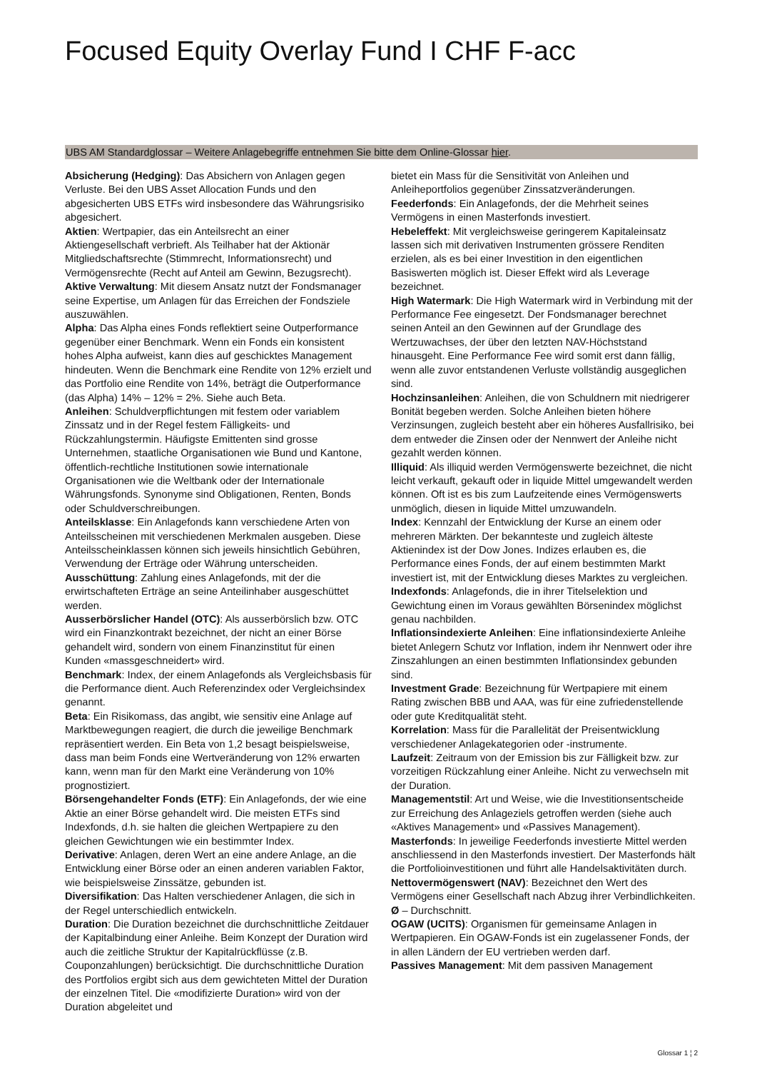Focused Equity Overlay Fund I CHF F-acc
UBS AM Standardglossar – Weitere Anlagebegriffe entnehmen Sie bitte dem Online-Glossar hier.
Absicherung (Hedging): Das Absichern von Anlagen gegen Verluste. Bei den UBS Asset Allocation Funds und den abgesicherten UBS ETFs wird insbesondere das Währungsrisiko abgesichert.
Aktien: Wertpapier, das ein Anteilsrecht an einer Aktiengesellschaft verbrieft. Als Teilhaber hat der Aktionär Mitgliedschaftsrechte (Stimmrecht, Informationsrecht) und Vermögensrechte (Recht auf Anteil am Gewinn, Bezugsrecht).
Aktive Verwaltung: Mit diesem Ansatz nutzt der Fondsmanager seine Expertise, um Anlagen für das Erreichen der Fondsziele auszuwählen.
Alpha: Das Alpha eines Fonds reflektiert seine Outperformance gegenüber einer Benchmark. Wenn ein Fonds ein konsistent hohes Alpha aufweist, kann dies auf geschicktes Management hindeuten. Wenn die Benchmark eine Rendite von 12% erzielt und das Portfolio eine Rendite von 14%, beträgt die Outperformance (das Alpha) 14% – 12% = 2%. Siehe auch Beta.
Anleihen: Schuldverpflichtungen mit festem oder variablem Zinssatz und in der Regel festem Fälligkeits- und Rückzahlungstermin. Häufigste Emittenten sind grosse Unternehmen, staatliche Organisationen wie Bund und Kantone, öffentlich-rechtliche Institutionen sowie internationale Organisationen wie die Weltbank oder der Internationale Währungsfonds. Synonyme sind Obligationen, Renten, Bonds oder Schuldverschreibungen.
Anteilsklasse: Ein Anlagefonds kann verschiedene Arten von Anteilsscheinen mit verschiedenen Merkmalen ausgeben. Diese Anteilsscheinklassen können sich jeweils hinsichtlich Gebühren, Verwendung der Erträge oder Währung unterscheiden.
Ausschüttung: Zahlung eines Anlagefonds, mit der die erwirtschafteten Erträge an seine Anteilinhaber ausgeschüttet werden.
Ausserbörslicher Handel (OTC): Als ausserbörslich bzw. OTC wird ein Finanzkontrakt bezeichnet, der nicht an einer Börse gehandelt wird, sondern von einem Finanzinstitut für einen Kunden «massgeschneidert» wird.
Benchmark: Index, der einem Anlagefonds als Vergleichsbasis für die Performance dient. Auch Referenzindex oder Vergleichsindex genannt.
Beta: Ein Risikomass, das angibt, wie sensitiv eine Anlage auf Marktbewegungen reagiert, die durch die jeweilige Benchmark repräsentiert werden. Ein Beta von 1,2 besagt beispielsweise, dass man beim Fonds eine Wertveränderung von 12% erwarten kann, wenn man für den Markt eine Veränderung von 10% prognostiziert.
Börsengehandelter Fonds (ETF): Ein Anlagefonds, der wie eine Aktie an einer Börse gehandelt wird. Die meisten ETFs sind Indexfonds, d.h. sie halten die gleichen Wertpapiere zu den gleichen Gewichtungen wie ein bestimmter Index.
Derivative: Anlagen, deren Wert an eine andere Anlage, an die Entwicklung einer Börse oder an einen anderen variablen Faktor, wie beispielsweise Zinssätze, gebunden ist.
Diversifikation: Das Halten verschiedener Anlagen, die sich in der Regel unterschiedlich entwickeln.
Duration: Die Duration bezeichnet die durchschnittliche Zeitdauer der Kapitalbindung einer Anleihe. Beim Konzept der Duration wird auch die zeitliche Struktur der Kapitalrückflüsse (z.B. Couponzahlungen) berücksichtigt. Die durchschnittliche Duration des Portfolios ergibt sich aus dem gewichteten Mittel der Duration der einzelnen Titel. Die «modifizierte Duration» wird von der Duration abgeleitet und
bietet ein Mass für die Sensitivität von Anleihen und Anleiheportfolios gegenüber Zinssatzveränderungen.
Feederfonds: Ein Anlagefonds, der die Mehrheit seines Vermögens in einen Masterfonds investiert.
Hebeleffekt: Mit vergleichsweise geringerem Kapitaleinsatz lassen sich mit derivativen Instrumenten grössere Renditen erzielen, als es bei einer Investition in den eigentlichen Basiswerten möglich ist. Dieser Effekt wird als Leverage bezeichnet.
High Watermark: Die High Watermark wird in Verbindung mit der Performance Fee eingesetzt. Der Fondsmanager berechnet seinen Anteil an den Gewinnen auf der Grundlage des Wertzuwachses, der über den letzten NAV-Höchststand hinausgeht. Eine Performance Fee wird somit erst dann fällig, wenn alle zuvor entstandenen Verluste vollständig ausgeglichen sind.
Hochzinsanleihen: Anleihen, die von Schuldnern mit niedrigerer Bonität begeben werden. Solche Anleihen bieten höhere Verzinsungen, zugleich besteht aber ein höheres Ausfallrisiko, bei dem entweder die Zinsen oder der Nennwert der Anleihe nicht gezahlt werden können.
Illiquid: Als illiquid werden Vermögenswerte bezeichnet, die nicht leicht verkauft, gekauft oder in liquide Mittel umgewandelt werden können. Oft ist es bis zum Laufzeitende eines Vermögenswerts unmöglich, diesen in liquide Mittel umzuwandeln.
Index: Kennzahl der Entwicklung der Kurse an einem oder mehreren Märkten. Der bekannteste und zugleich älteste Aktienindex ist der Dow Jones. Indizes erlauben es, die Performance eines Fonds, der auf einem bestimmten Markt investiert ist, mit der Entwicklung dieses Marktes zu vergleichen.
Indexfonds: Anlagefonds, die in ihrer Titelselektion und Gewichtung einen im Voraus gewählten Börsenindex möglichst genau nachbilden.
Inflationsindexierte Anleihen: Eine inflationsindexierte Anleihe bietet Anlegern Schutz vor Inflation, indem ihr Nennwert oder ihre Zinszahlungen an einen bestimmten Inflationsindex gebunden sind.
Investment Grade: Bezeichnung für Wertpapiere mit einem Rating zwischen BBB und AAA, was für eine zufriedenstellende oder gute Kreditqualität steht.
Korrelation: Mass für die Parallelität der Preisentwicklung verschiedener Anlagekategorien oder -instrumente.
Laufzeit: Zeitraum von der Emission bis zur Fälligkeit bzw. zur vorzeitigen Rückzahlung einer Anleihe. Nicht zu verwechseln mit der Duration.
Managementstil: Art und Weise, wie die Investitionsentscheide zur Erreichung des Anlageziels getroffen werden (siehe auch «Aktives Management» und «Passives Management).
Masterfonds: In jeweilige Feederfonds investierte Mittel werden anschliessend in den Masterfonds investiert. Der Masterfonds hält die Portfolioinvestitionen und führt alle Handelsaktivitäten durch.
Nettovermögenswert (NAV): Bezeichnet den Wert des Vermögens einer Gesellschaft nach Abzug ihrer Verbindlichkeiten.
Ø – Durchschnitt.
OGAW (UCITS): Organismen für gemeinsame Anlagen in Wertpapieren. Ein OGAW-Fonds ist ein zugelassener Fonds, der in allen Ländern der EU vertrieben werden darf.
Passives Management: Mit dem passiven Management
Glossar 1 ¦ 2